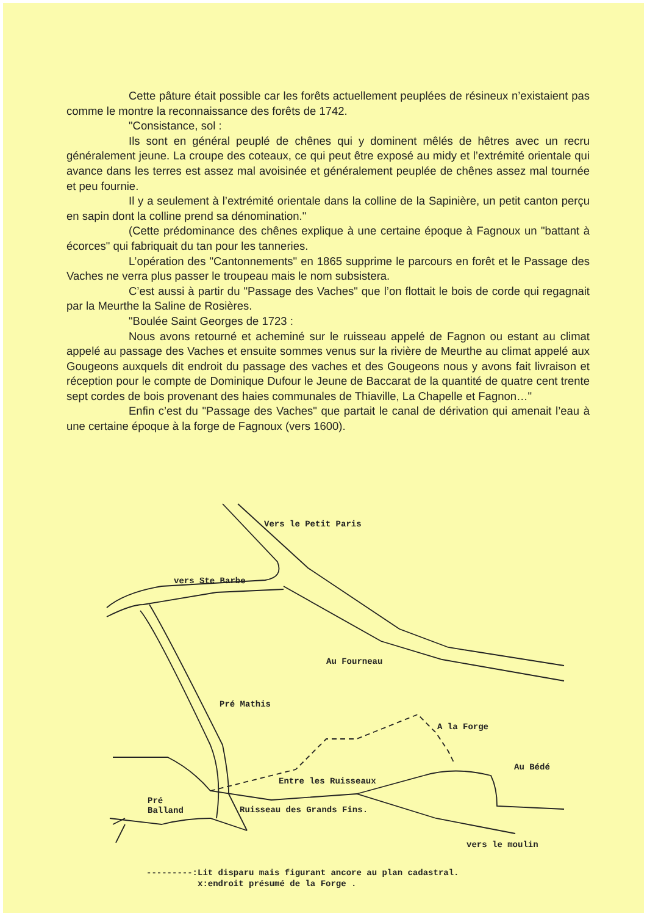Cette pâture était possible car les forêts actuellement peuplées de résineux n’existaient pas comme le montre la reconnaissance des forêts de 1742.
"Consistance, sol :
Ils sont en général peuplé de chênes qui y dominent mêlés de hêtres avec un recru généralement jeune. La croupe des coteaux, ce qui peut être exposé au midy et l’extrémité orientale qui avance dans les terres est assez mal avoisinée et généralement peuplée de chênes assez mal tournée et peu fournie.
Il y a seulement à l’extrémité orientale dans la colline de la Sapinière, un petit canton perçu en sapin dont la colline prend sa dénomination."
(Cette prédominance des chênes explique à une certaine époque à Fagnoux un "battant à écorces" qui fabriquait du tan pour les tanneries.
L’opération des "Cantonnements" en 1865 supprime le parcours en forêt et le Passage des Vaches ne verra plus passer le troupeau mais le nom subsistera.
C’est aussi à partir du "Passage des Vaches" que l’on flottait le bois de corde qui regagnait par la Meurthe la Saline de Rosières.
"Boulée Saint Georges de 1723 :
Nous avons retourné et acheminé sur le ruisseau appelé de Fagnon ou estant au climat appelé au passage des Vaches et ensuite sommes venus sur la rivière de Meurthe au climat appelé aux Gougeons auxquels dit endroit du passage des vaches et des Gougeons nous y avons fait livraison et réception pour le compte de Dominique Dufour le Jeune de Baccarat de la quantité de quatre cent trente sept cordes de bois provenant des haies communales de Thiaville, La Chapelle et Fagnon…"
Enfin c’est du "Passage des Vaches" que partait le canal de dérivation qui amenait l’eau à une certaine époque à la forge de Fagnoux (vers 1600).
Vers le Petit Paris
vers Ste Barbe
Au Fourneau
Pré Mathis
A la Forge
Au Bédé
Entre les Ruisseaux
Pré
Balland
Ruisseau des Grands Fins.
vers le moulin
---------:Lit disparu mais figurant ancore au plan cadastral.
x:endroit présumé de la Forge .